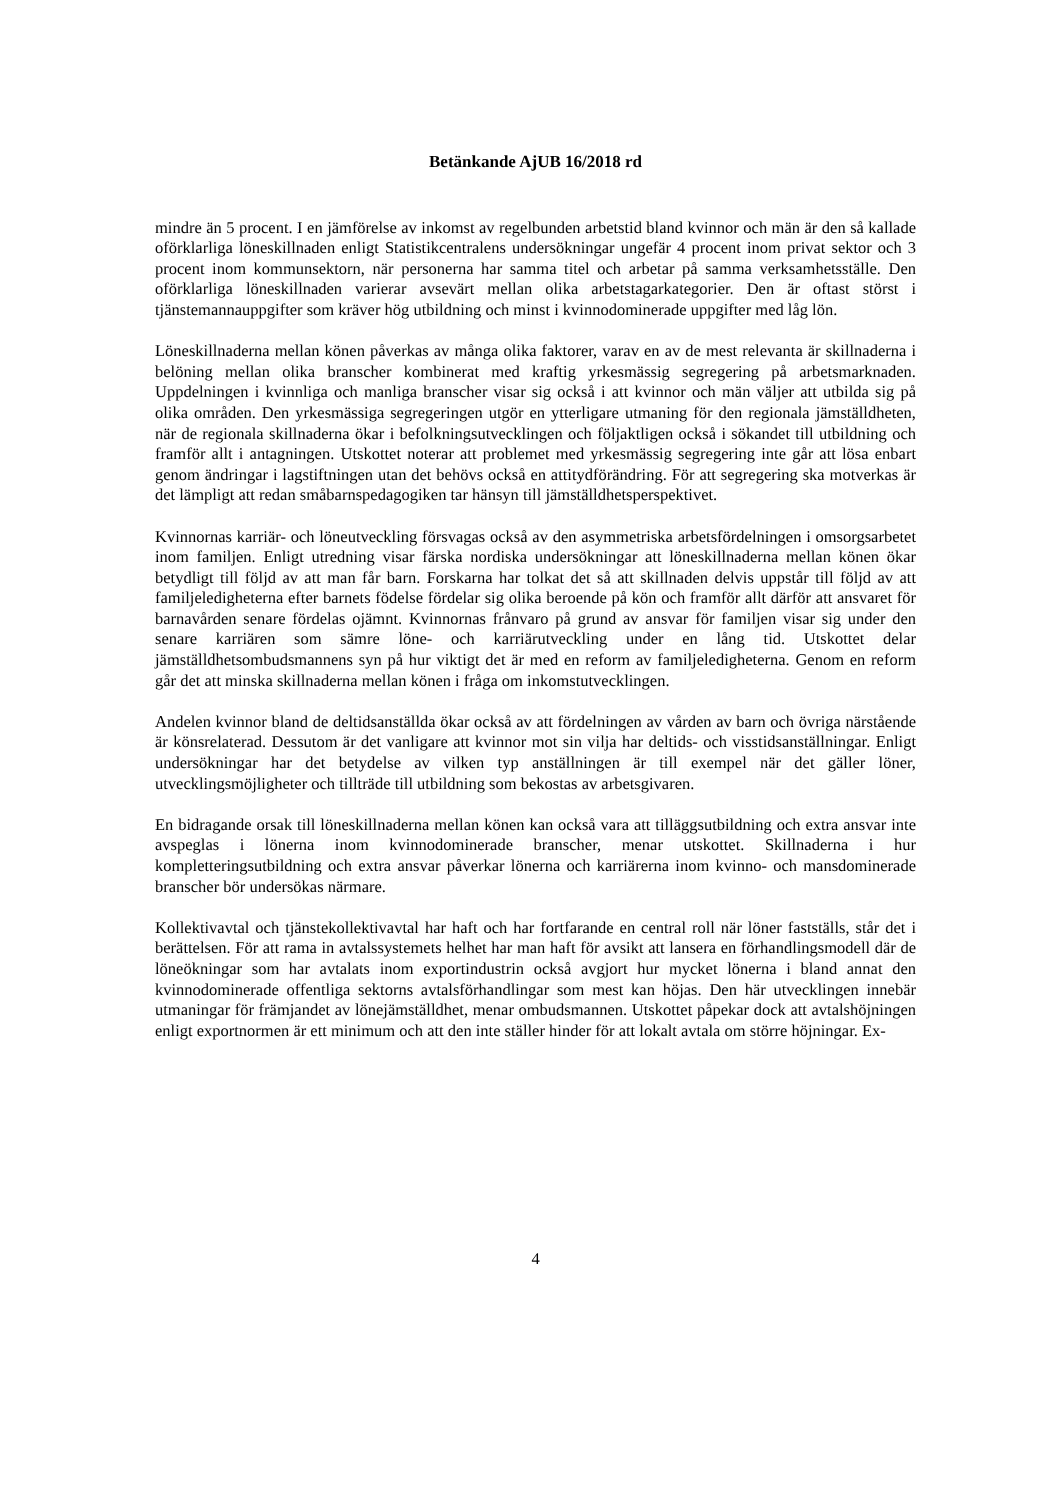Betänkande AjUB 16/2018 rd
mindre än 5 procent. I en jämförelse av inkomst av regelbunden arbetstid bland kvinnor och män är den så kallade oförklarliga löneskillnaden enligt Statistikcentralens undersökningar ungefär 4 procent inom privat sektor och 3 procent inom kommunsektorn, när personerna har samma titel och arbetar på samma verksamhetsställe. Den oförklarliga löneskillnaden varierar avsevärt mellan olika arbetstagarkategorier. Den är oftast störst i tjänstemannauppgifter som kräver hög utbildning och minst i kvinnodominerade uppgifter med låg lön.
Löneskillnaderna mellan könen påverkas av många olika faktorer, varav en av de mest relevanta är skillnaderna i belöning mellan olika branscher kombinerat med kraftig yrkesmässig segregering på arbetsmarknaden. Uppdelningen i kvinnliga och manliga branscher visar sig också i att kvinnor och män väljer att utbilda sig på olika områden. Den yrkesmässiga segregeringen utgör en ytterligare utmaning för den regionala jämställdheten, när de regionala skillnaderna ökar i befolkningsutvecklingen och följaktligen också i sökandet till utbildning och framför allt i antagningen. Utskottet noterar att problemet med yrkesmässig segregering inte går att lösa enbart genom ändringar i lagstiftningen utan det behövs också en attitydförändring. För att segregering ska motverkas är det lämpligt att redan småbarnspedagogiken tar hänsyn till jämställdhetsperspektivet.
Kvinnornas karriär- och löneutveckling försvagas också av den asymmetriska arbetsfördelningen i omsorgsarbetet inom familjen. Enligt utredning visar färska nordiska undersökningar att löneskillnaderna mellan könen ökar betydligt till följd av att man får barn. Forskarna har tolkat det så att skillnaden delvis uppstår till följd av att familjeledigheterna efter barnets födelse fördelar sig olika beroende på kön och framför allt därför att ansvaret för barnavården senare fördelas ojämnt. Kvinnornas frånvaro på grund av ansvar för familjen visar sig under den senare karriären som sämre löne- och karriärutveckling under en lång tid. Utskottet delar jämställdhetsombudsmannens syn på hur viktigt det är med en reform av familjeledigheterna. Genom en reform går det att minska skillnaderna mellan könen i fråga om inkomstutvecklingen.
Andelen kvinnor bland de deltidsanställda ökar också av att fördelningen av vården av barn och övriga närstående är könsrelaterad. Dessutom är det vanligare att kvinnor mot sin vilja har deltids- och visstidsanställningar. Enligt undersökningar har det betydelse av vilken typ anställningen är till exempel när det gäller löner, utvecklingsmöjligheter och tillträde till utbildning som bekostas av arbetsgivaren.
En bidragande orsak till löneskillnaderna mellan könen kan också vara att tilläggsutbildning och extra ansvar inte avspeglas i lönerna inom kvinnodominerade branscher, menar utskottet. Skillnaderna i hur kompletteringsutbildning och extra ansvar påverkar lönerna och karriärerna inom kvinno- och mansdominerade branscher bör undersökas närmare.
Kollektivavtal och tjänstekollektivavtal har haft och har fortfarande en central roll när löner fastställs, står det i berättelsen. För att rama in avtalssystemets helhet har man haft för avsikt att lansera en förhandlingsmodell där de löneökningar som har avtalats inom exportindustrin också avgjort hur mycket lönerna i bland annat den kvinnodominerade offentliga sektorns avtalsförhandlingar som mest kan höjas. Den här utvecklingen innebär utmaningar för främjandet av lönejämställdhet, menar ombudsmannen. Utskottet påpekar dock att avtalshöjningen enligt exportnormen är ett minimum och att den inte ställer hinder för att lokalt avtala om större höjningar. Ex-
4